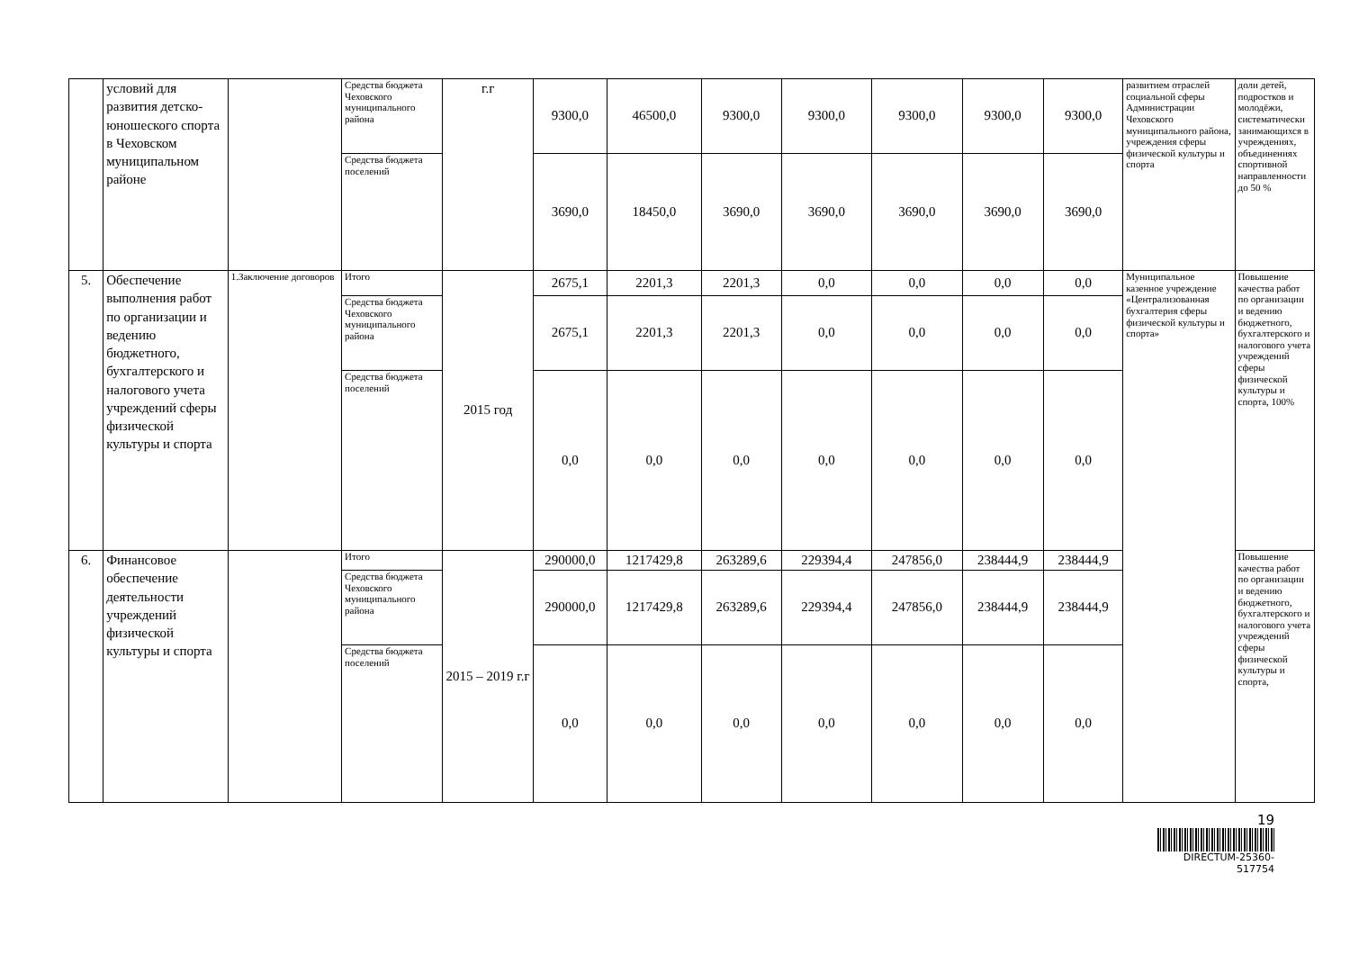| | условий для развития детско-юношеского спорта в Чеховском муниципальном районе | | Средства бюджета Чеховского муниципального района | г.г | 9300,0 | 46500,0 | 9300,0 | 9300,0 | 9300,0 | 9300,0 | 9300,0 | развитием отраслей социальной сферы Администрации Чеховского муниципального района, учреждения сферы физической культуры и спорта | доли детей, подростков и молодёжи, систематически занимающихся в учреждениях, объединениях спортивной направленности до 50 % |
| | | | Средства бюджета поселений | | 3690,0 | 18450,0 | 3690,0 | 3690,0 | 3690,0 | 3690,0 | 3690,0 | | |
| 5. | Обеспечение выполнения работ по организации и ведению бюджетного, бухгалтерского и налогового учета учреждений сферы физической культуры и спорта | 1.Заключение договоров | Итого | 2015 год | 2675,1 | 2201,3 | 2201,3 | 0,0 | 0,0 | 0,0 | 0,0 | Муниципальное казенное учреждение «Централизованная бухгалтерия сферы физической культуры и спорта» | Повышение качества работ по организации и ведению бюджетного, бухгалтерского и налогового учета учреждений сферы физической культуры и спорта, 100% |
| | | | Средства бюджета Чеховского муниципального района | | 2675,1 | 2201,3 | 2201,3 | 0,0 | 0,0 | 0,0 | 0,0 | | |
| | | | Средства бюджета поселений | | 0,0 | 0,0 | 0,0 | 0,0 | 0,0 | 0,0 | 0,0 | | |
| 6. | Финансовое обеспечение деятельности учреждений физической культуры и спорта | | Итого | 2015 – 2019 г.г | 290000,0 | 1217429,8 | 263289,6 | 229394,4 | 247856,0 | 238444,9 | 238444,9 | | Повышение качества работ по организации и ведению бюджетного, бухгалтерского и налогового учета учреждений сферы физической культуры и спорта, |
| | | | Средства бюджета Чеховского муниципального района | | 290000,0 | 1217429,8 | 263289,6 | 229394,4 | 247856,0 | 238444,9 | 238444,9 | | |
| | | | Средства бюджета поселений | | 0,0 | 0,0 | 0,0 | 0,0 | 0,0 | 0,0 | 0,0 | | |
19
DIRECTUM-25360-517754